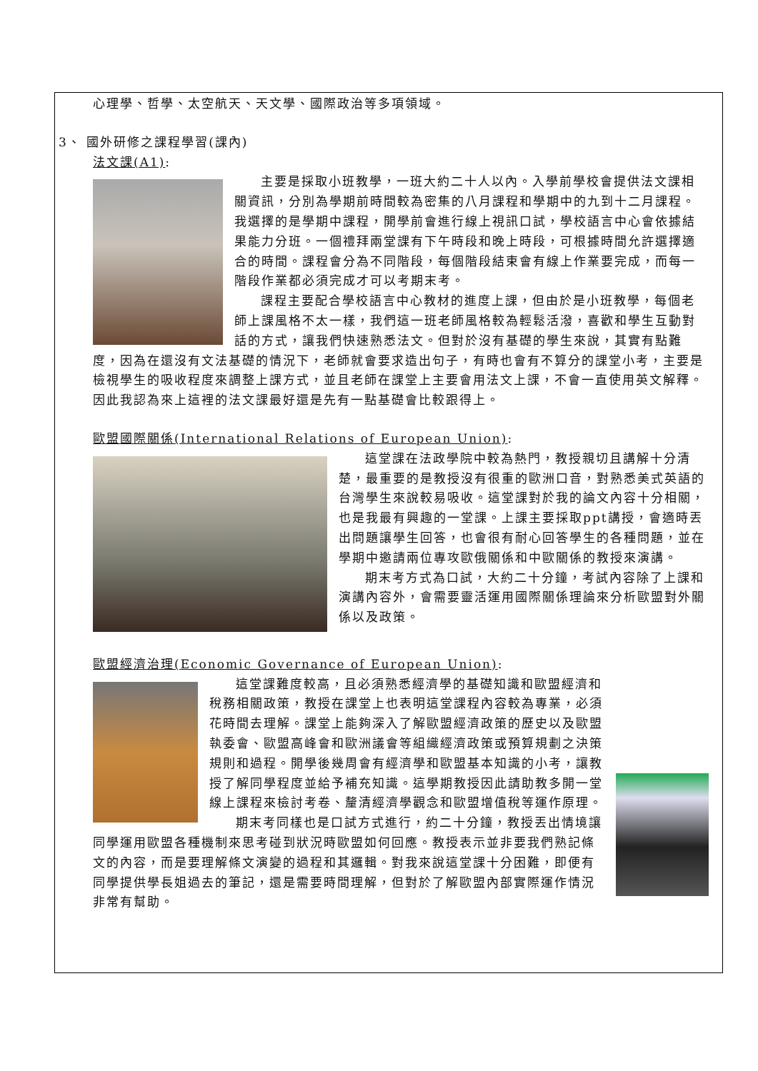心理學、哲學、太空航天、天文學、國際政治等多項領域。
3、 國外研修之課程學習(課內)
法文課(A1):
主要是採取小班教學，一班大約二十人以內。入學前學校會提供法文課相關資訊，分別為學期前時間較為密集的八月課程和學期中的九到十二月課程。我選擇的是學期中課程，開學前會進行線上視訊口試，學校語言中心會依據結果能力分班。一個禮拜兩堂課有下午時段和晚上時段，可根據時間允許選擇適合的時間。課程會分為不同階段，每個階段結束會有線上作業要完成，而每一階段作業都必須完成才可以考期末考。
課程主要配合學校語言中心教材的進度上課，但由於是小班教學，每個老師上課風格不太一樣，我們這一班老師風格較為輕鬆活潑，喜歡和學生互動對話的方式，讓我們快速熟悉法文。但對於沒有基礎的學生來說，其實有點難度，因為在還沒有文法基礎的情況下，老師就會要求造出句子，有時也會有不算分的課堂小考，主要是檢視學生的吸收程度來調整上課方式，並且老師在課堂上主要會用法文上課，不會一直使用英文解釋。因此我認為來上這裡的法文課最好還是先有一點基礎會比較跟得上。
歐盟國際關係(International Relations of European Union):
這堂課在法政學院中較為熱門，教授親切且講解十分清楚，最重要的是教授沒有很重的歐洲口音，對熟悉美式英語的台灣學生來說較易吸收。這堂課對於我的論文內容十分相關，也是我最有興趣的一堂課。上課主要採取ppt講授，會適時丟出問題讓學生回答，也會很有耐心回答學生的各種問題，並在學期中邀請兩位專攻歐俄關係和中歐關係的教授來演講。
期末考方式為口試，大約二十分鐘，考試內容除了上課和演講內容外，會需要靈活運用國際關係理論來分析歐盟對外關係以及政策。
歐盟經濟治理(Economic Governance of European Union):
這堂課難度較高，且必須熟悉經濟學的基礎知識和歐盟經濟和稅務相關政策，教授在課堂上也表明這堂課程內容較為專業，必須花時間去理解。課堂上能夠深入了解歐盟經濟政策的歷史以及歐盟執委會、歐盟高峰會和歐洲議會等組織經濟政策或預算規劃之決策規則和過程。開學後幾周會有經濟學和歐盟基本知識的小考，讓教授了解同學程度並給予補充知識。這學期教授因此請助教多開一堂線上課程來檢討考卷、釐清經濟學觀念和歐盟增值稅等運作原理。
期末考同樣也是口試方式進行，約二十分鐘，教授丟出情境讓同學運用歐盟各種機制來思考碰到狀況時歐盟如何回應。教授表示並非要我們熟記條文的內容，而是要理解條文演變的過程和其邏輯。對我來說這堂課十分困難，即便有同學提供學長姐過去的筆記，還是需要時間理解，但對於了解歐盟內部實際運作情況非常有幫助。